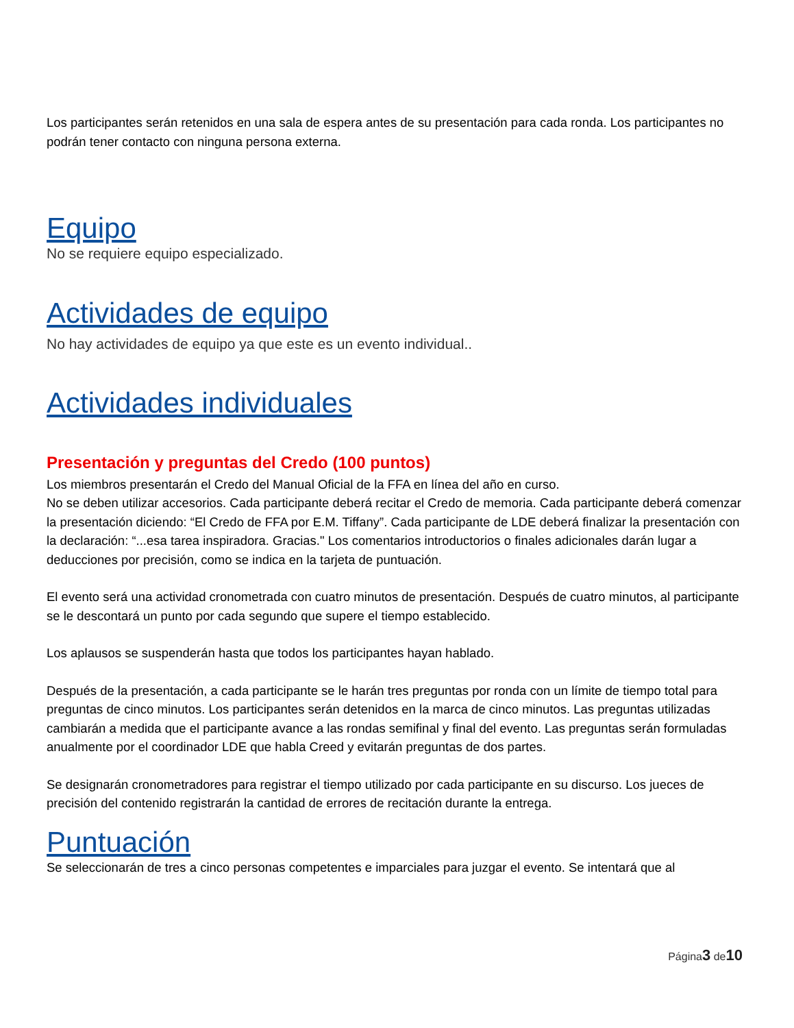Los participantes serán retenidos en una sala de espera antes de su presentación para cada ronda. Los participantes no podrán tener contacto con ninguna persona externa.
Equipo
No se requiere equipo especializado.
Actividades de equipo
No hay actividades de equipo ya que este es un evento individual..
Actividades individuales
Presentación y preguntas del Credo (100 puntos)
Los miembros presentarán el Credo del Manual Oficial de la FFA en línea del año en curso.
No se deben utilizar accesorios. Cada participante deberá recitar el Credo de memoria. Cada participante deberá comenzar la presentación diciendo: “El Credo de FFA por E.M. Tiffany”. Cada participante de LDE deberá finalizar la presentación con la declaración: “...esa tarea inspiradora. Gracias." Los comentarios introductorios o finales adicionales darán lugar a deducciones por precisión, como se indica en la tarjeta de puntuación.
El evento será una actividad cronometrada con cuatro minutos de presentación. Después de cuatro minutos, al participante se le descontará un punto por cada segundo que supere el tiempo establecido.
Los aplausos se suspenderán hasta que todos los participantes hayan hablado.
Después de la presentación, a cada participante se le harán tres preguntas por ronda con un límite de tiempo total para preguntas de cinco minutos. Los participantes serán detenidos en la marca de cinco minutos. Las preguntas utilizadas cambiarán a medida que el participante avance a las rondas semifinal y final del evento. Las preguntas serán formuladas anualmente por el coordinador LDE que habla Creed y evitarán preguntas de dos partes.
Se designarán cronometradores para registrar el tiempo utilizado por cada participante en su discurso. Los jueces de precisión del contenido registrarán la cantidad de errores de recitación durante la entrega.
Puntuación
Se seleccionarán de tres a cinco personas competentes e imparciales para juzgar el evento. Se intentará que al
Página3 de10